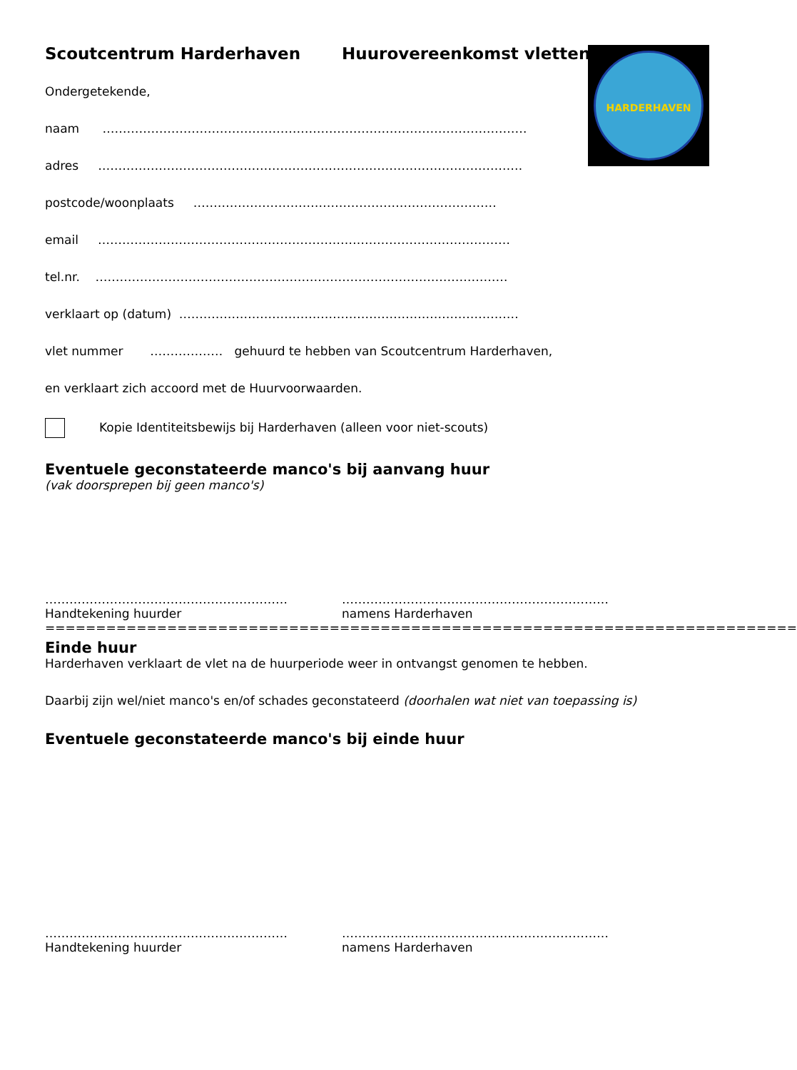HARDERHAVEN
Scoutcentrum Harderhaven Huurovereenkomst vletten
Ondergetekende,
naam ……………………………………………………………………………………………
adres ……………………………………………………………………………………………
postcode/woonplaats …………………………………………………………………
email …………………………………………………………………………………………
tel.nr. …………………………………………………………………………………………
verklaart op (datum) …………………………………………………………………………
vlet nummer ……………… gehuurd te hebben van Scoutcentrum Harderhaven,
en verklaart zich accoord met de Huurvoorwaarden.
Kopie Identiteitsbewijs bij Harderhaven (alleen voor niet-scouts)
Eventuele geconstateerde manco's bij aanvang huur
(vak doorsprepen bij geen manco's)
……………………………………………………
Handtekening huurder
…………………………………………………………
namens Harderhaven
==========================================================================
Einde huur
Harderhaven verklaart de vlet na de huurperiode weer in ontvangst genomen te hebben.
Daarbij zijn wel/niet manco's en/of schades geconstateerd (doorhalen wat niet van toepassing is)
Eventuele geconstateerde manco's bij einde huur
……………………………………………………
Handtekening huurder
…………………………………………………………
namens Harderhaven